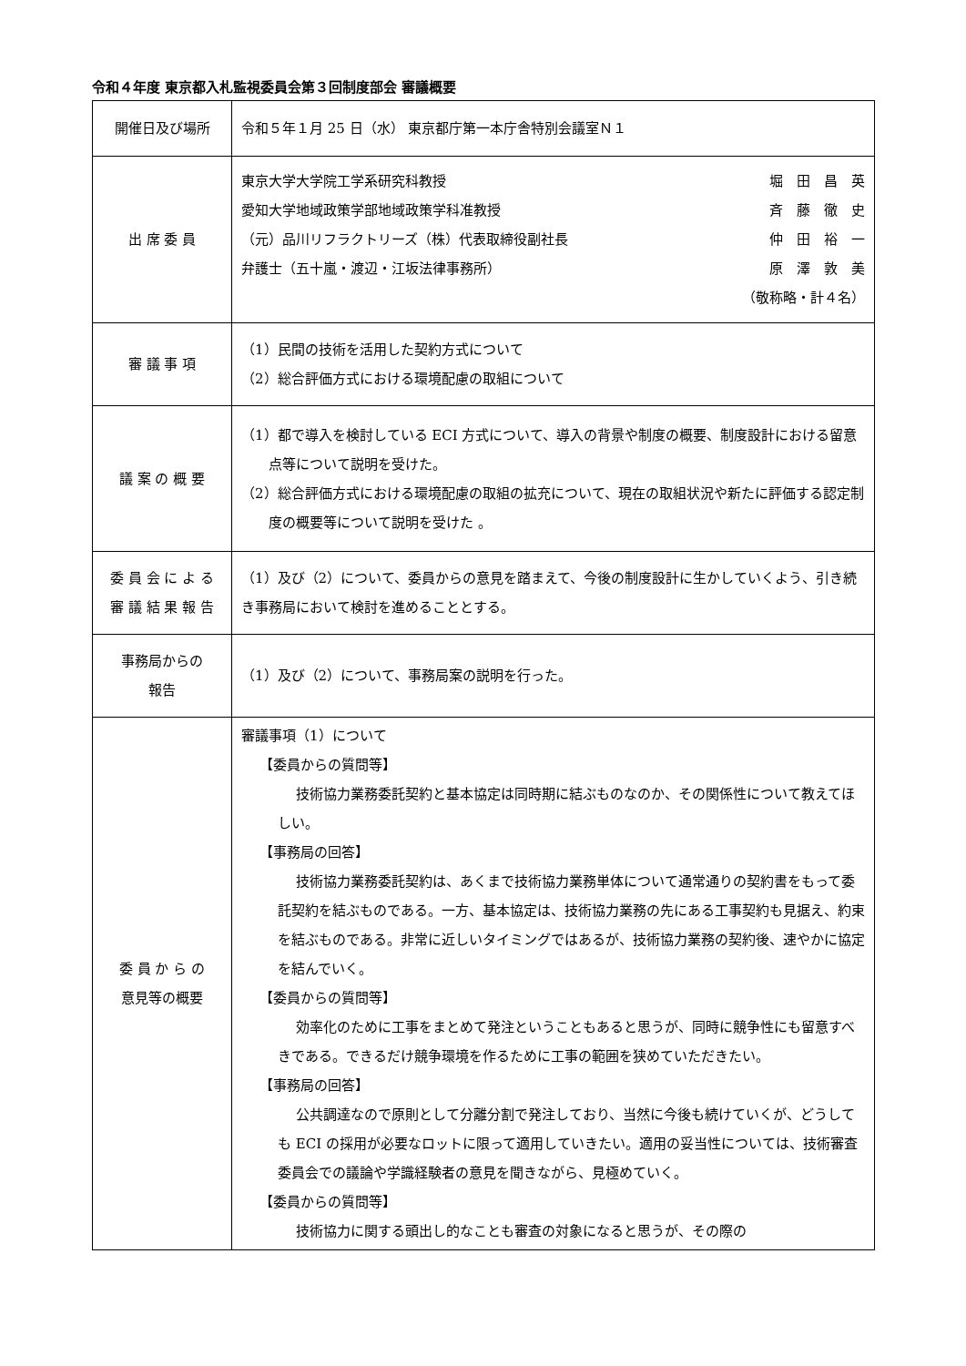令和４年度 東京都入札監視委員会第３回制度部会 審議概要
| 開催日及び場所 | 令和５年１月 25 日（水） 東京都庁第一本庁舎特別会議室Ｎ１ |
| 出 席 委 員 | 東京大学大学院工学系研究科教授 堀 田 昌 英 愛知大学地域政策学部地域政策学科准教授 斉 藤 徹 史 （元）品川リフラクトリーズ（株）代表取締役副社長 仲 田 裕 一 弁護士（五十嵐・渡辺・江坂法律事務所） 原 澤 敦 美 （敬称略・計４名） |
| 審 議 事 項 | （1）民間の技術を活用した契約方式について （2）総合評価方式における環境配慮の取組について |
| 議 案 の 概 要 | （1）都で導入を検討している ECI 方式について、導入の背景や制度の概要、制度設計における留意点等について説明を受けた。 （2）総合評価方式における環境配慮の取組の拡充について、現在の取組状況や新たに評価する認定制度の概要等について説明を受けた 。 |
| 委 員 会 に よ る 審 議 結 果 報 告 | （1）及び（2）について、委員からの意見を踏まえて、今後の制度設計に生かしていくよう、引き続き事務局において検討を進めることとする。 |
| 事務局からの 報告 | （1）及び（2）について、事務局案の説明を行った。 |
| 委 員 か ら の 意見等の概要 | 審議事項（1）について 【委員からの質問等】 技術協力業務委託契約と基本協定は同時期に結ぶものなのか、その関係性について教えてほしい。 【事務局の回答】 技術協力業務委託契約は、あくまで技術協力業務単体について通常通りの契約書をもって委託契約を結ぶものである。一方、基本協定は、技術協力業務の先にある工事契約も見据え、約束を結ぶものである。非常に近しいタイミングではあるが、技術協力業務の契約後、速やかに協定を結んでいく。 【委員からの質問等】 効率化のために工事をまとめて発注ということもあると思うが、同時に競争性にも留意すべきである。できるだけ競争環境を作るために工事の範囲を狭めていただきたい。 【事務局の回答】 公共調達なので原則として分離分割で発注しており、当然に今後も続けていくが、どうしても ECI の採用が必要なロットに限って適用していきたい。適用の妥当性については、技術審査委員会での議論や学識経験者の意見を聞きながら、見極めていく。 【委員からの質問等】 技術協力に関する頭出し的なことも審査の対象になると思うが、その際の |